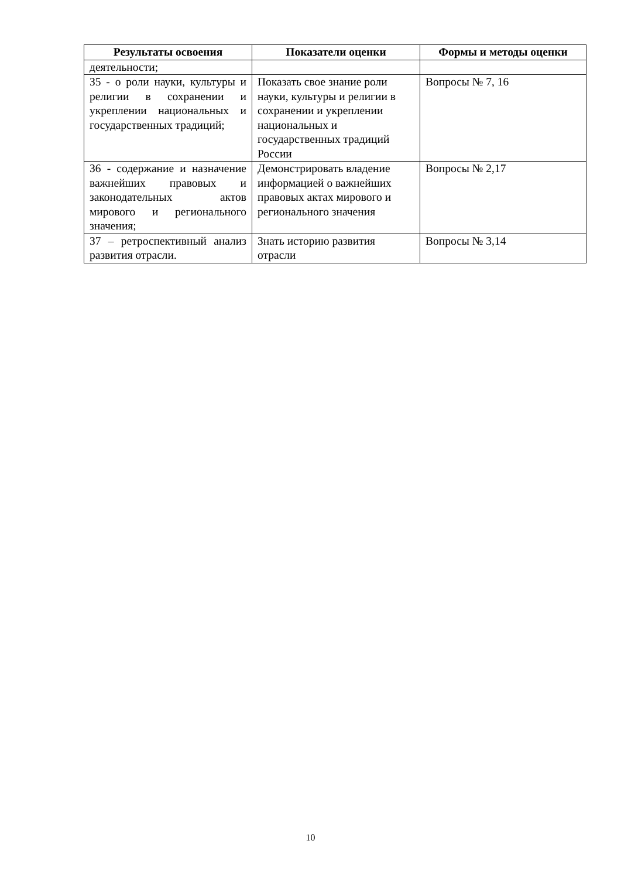| Результаты освоения | Показатели оценки | Формы и методы оценки |
| --- | --- | --- |
| деятельности; | | |
| З5 - о роли науки, культуры и религии в сохранении и укреплении национальных и государственных традиций; | Показать свое знание роли науки, культуры и религии в сохранении и укреплении национальных и государственных традиций России | Вопросы № 7, 16 |
| З6 - содержание и назначение важнейших правовых и законодательных актов мирового и регионального значения; | Демонстрировать владение информацией о важнейших правовых актах мирового и регионального значения | Вопросы № 2,17 |
| З7 – ретроспективный анализ развития отрасли. | Знать историю развития отрасли | Вопросы № 3,14 |
10